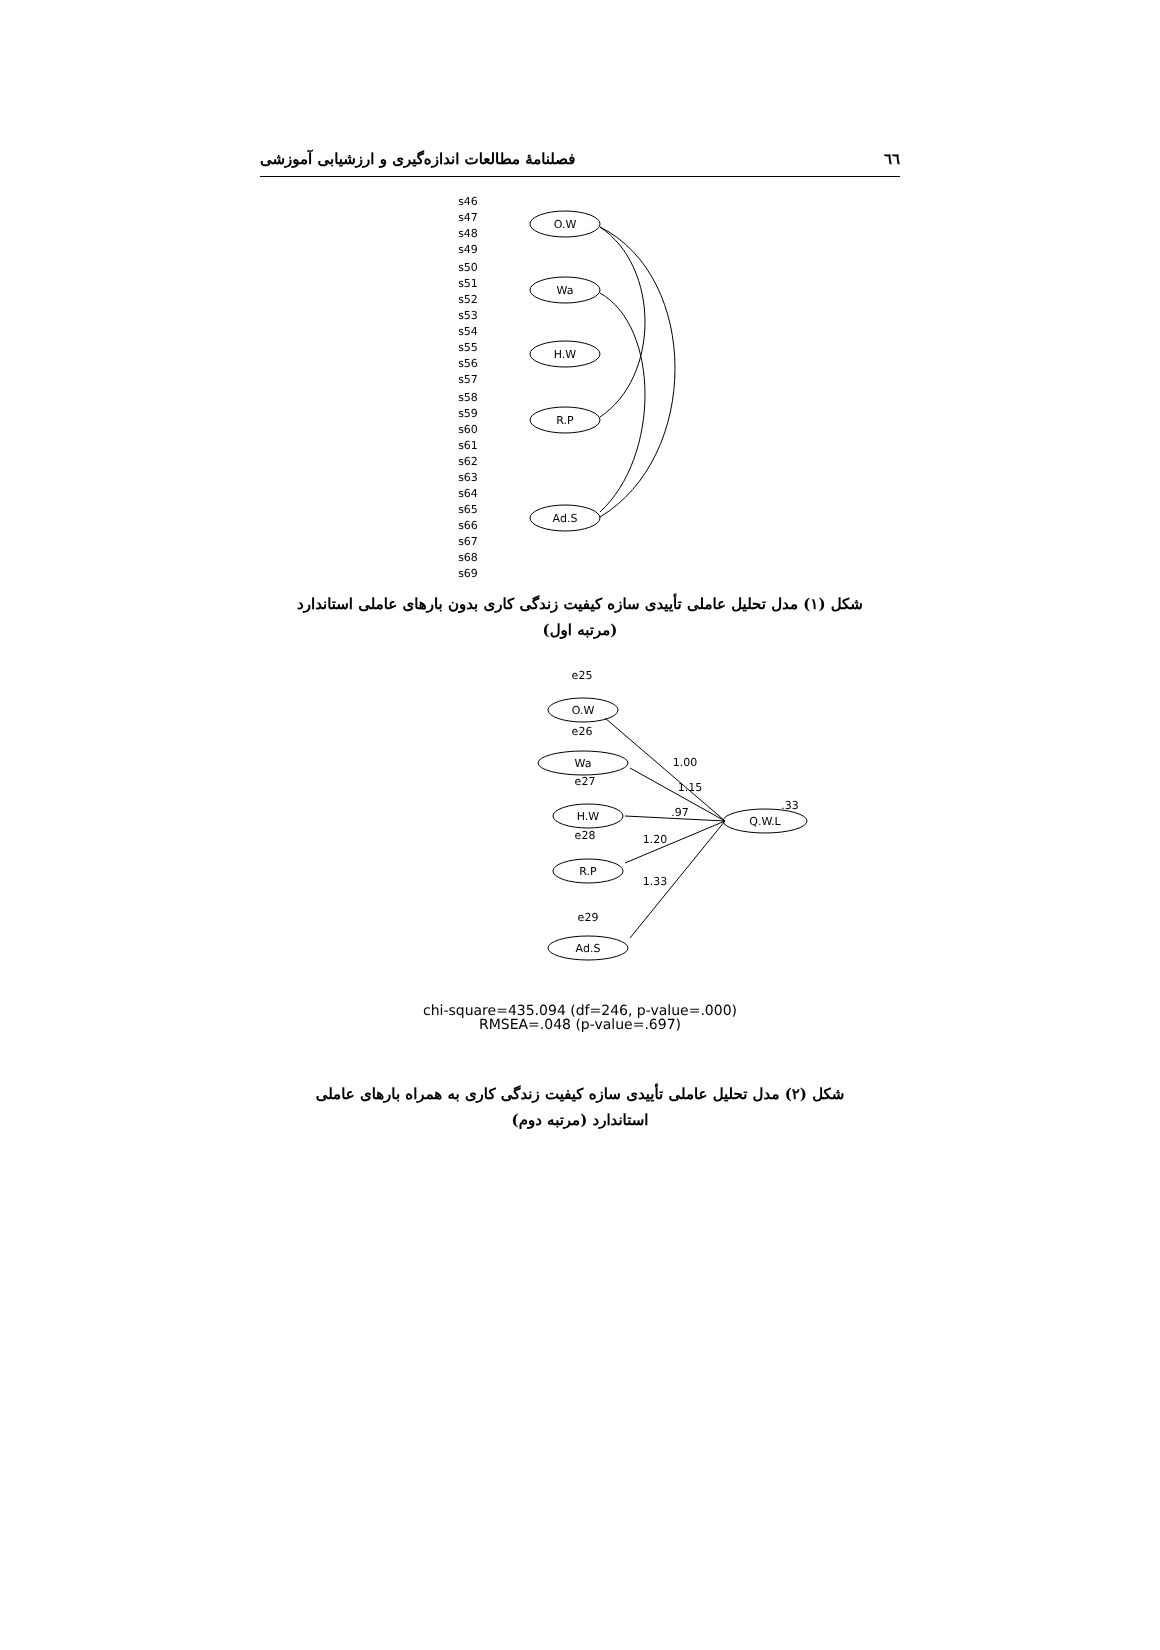٦٦ فصلنامۀ مطالعات اندازه‌گیری و ارزشیابی آموزشی
O.W
Wa
H.W
R.P
Ad.S
s46
s47
s48
s49
s50
s51
s52
s53
s54
s55
s56
s57
s58
s59
s60
s61
s62
s63
s64
s65
s66
s67
s68
s69
شکل (۱) مدل تحلیل عاملی تأییدی سازه کیفیت زندگی کاری بدون بارهای عاملی استاندارد
(مرتبه اول)
O.W
Wa
H.W
R.P
Ad.S
Q.W.L
1.00
1.15
.97
1.20
1.33
.33
e25
e26
e27
e28
e29
chi-square=435.094 (df=246, p-value=.000)
RMSEA=.048 (p-value=.697)
شکل (۲) مدل تحلیل عاملی تأییدی سازه کیفیت زندگی کاری به همراه بارهای عاملی
استاندارد (مرتبه دوم)